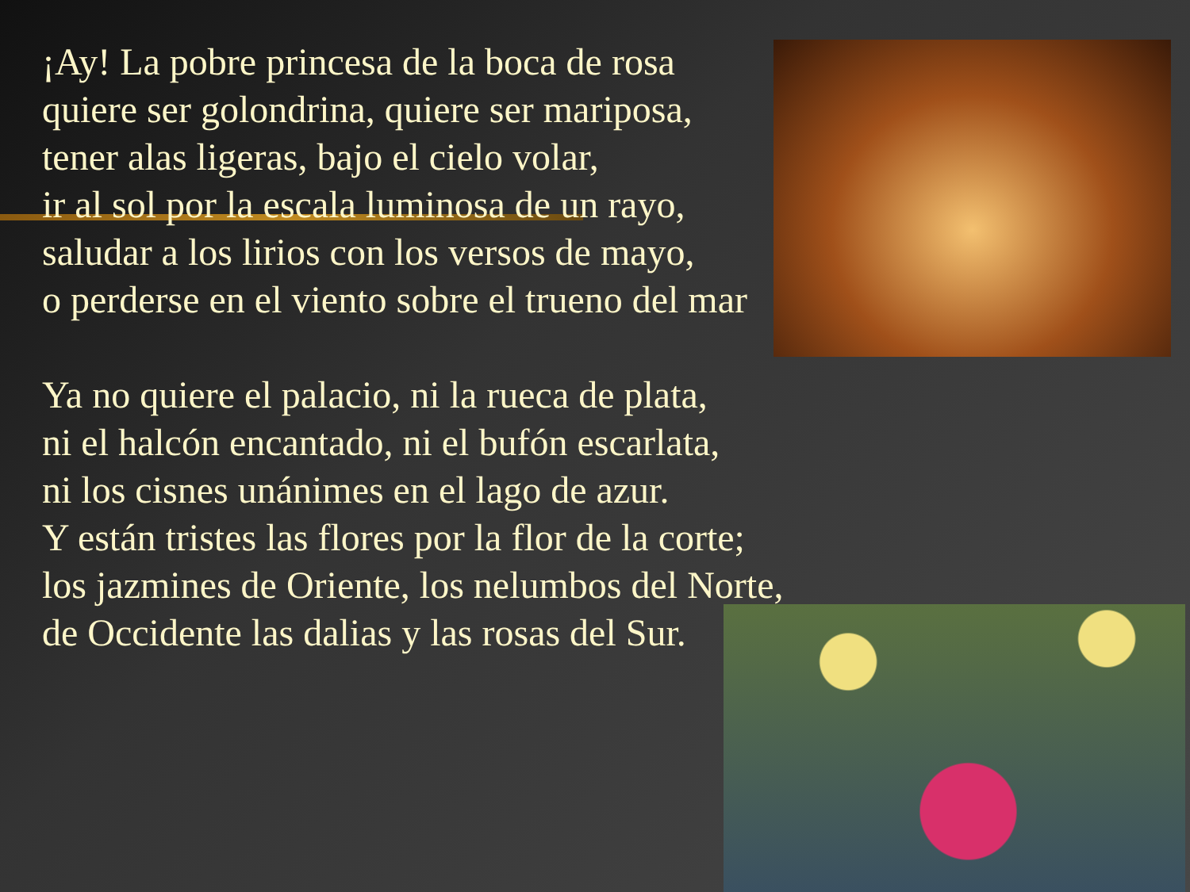¡Ay! La pobre princesa de la boca de rosa
quiere ser golondrina, quiere ser mariposa,
tener alas ligeras, bajo el cielo volar,
ir al sol por la escala luminosa de un rayo,
saludar a los lirios con los versos de mayo,
o perderse en el viento sobre el trueno del mar
Ya no quiere el palacio, ni la rueca de plata,
ni el halcón encantado, ni el bufón escarlata,
ni los cisnes unánimes en el lago de azur.
Y están tristes las flores por la flor de la corte;
los jazmines de Oriente, los nelumbos del Norte,
de Occidente las dalias y las rosas del Sur.